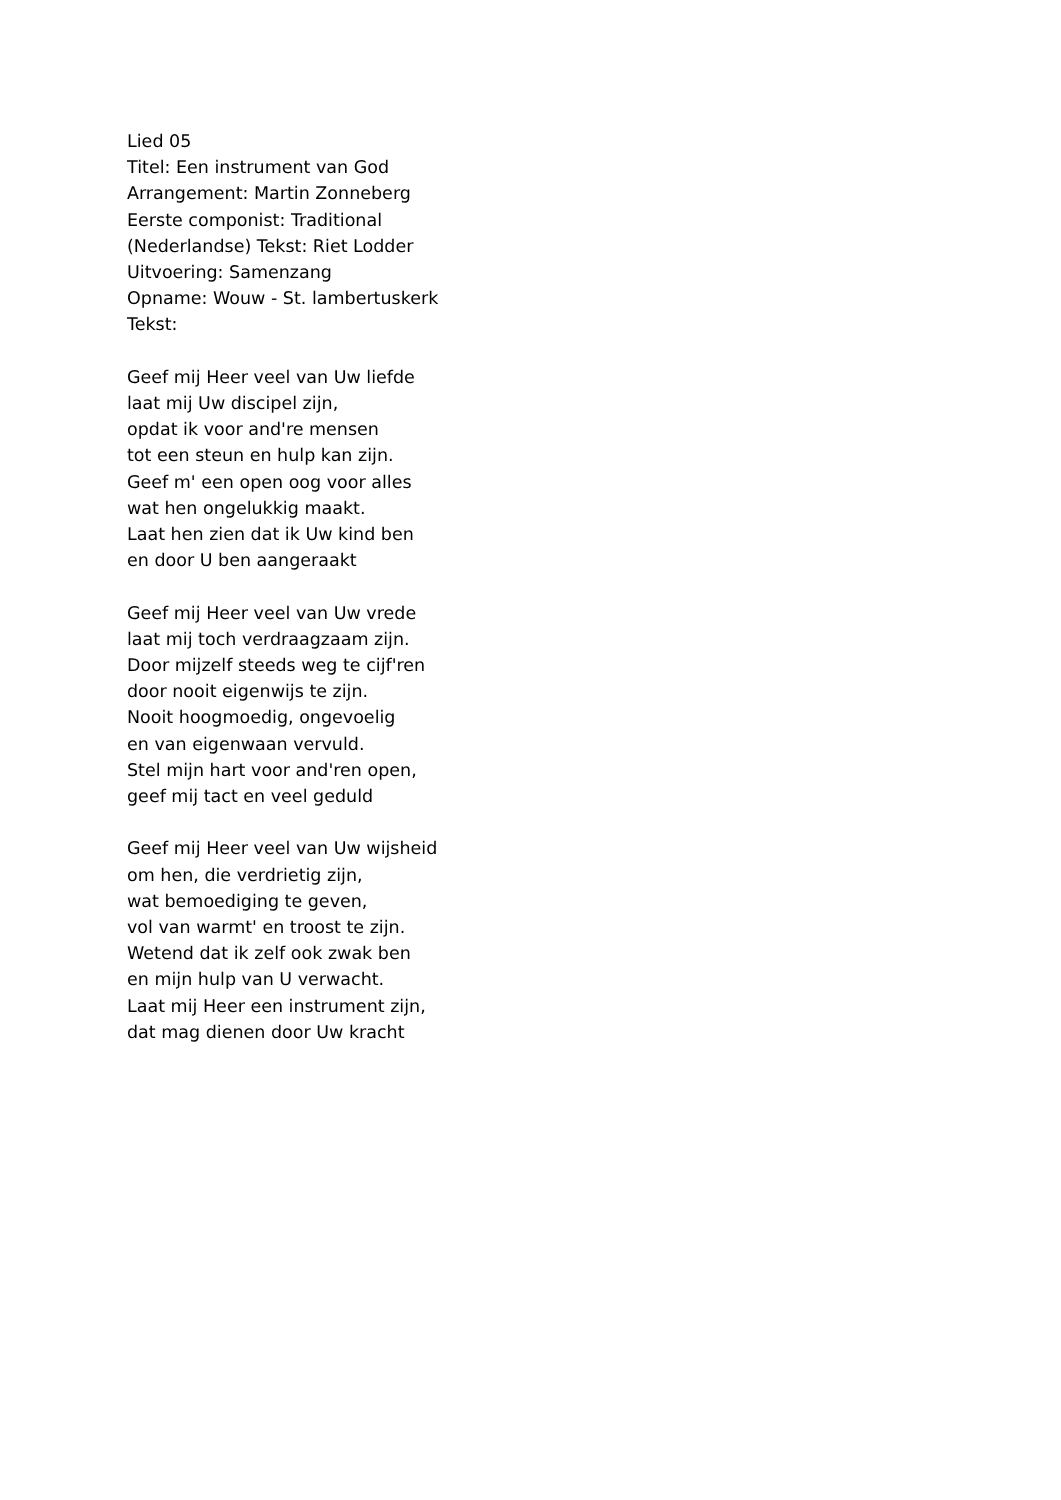Lied 05
Titel: Een instrument van God
Arrangement: Martin Zonneberg
Eerste componist: Traditional
(Nederlandse) Tekst: Riet Lodder
Uitvoering: Samenzang
Opname: Wouw - St. lambertuskerk
Tekst:
Geef mij Heer veel van Uw liefde
laat mij Uw discipel zijn,
opdat ik voor and're mensen
tot een steun en hulp kan zijn.
Geef m' een open oog voor alles
wat hen ongelukkig maakt.
Laat hen zien dat ik Uw kind ben
en door U ben aangeraakt
Geef mij Heer veel van Uw vrede
laat mij toch verdraagzaam zijn.
Door mijzelf steeds weg te cijf'ren
door nooit eigenwijs te zijn.
Nooit hoogmoedig, ongevoelig
en van eigenwaan vervuld.
Stel mijn hart voor and'ren open,
geef mij tact en veel geduld
Geef mij Heer veel van Uw wijsheid
om hen, die verdrietig zijn,
wat bemoediging te geven,
vol van warmt' en troost te zijn.
Wetend dat ik zelf ook zwak ben
en mijn hulp van U verwacht.
Laat mij Heer een instrument zijn,
dat mag dienen door Uw kracht